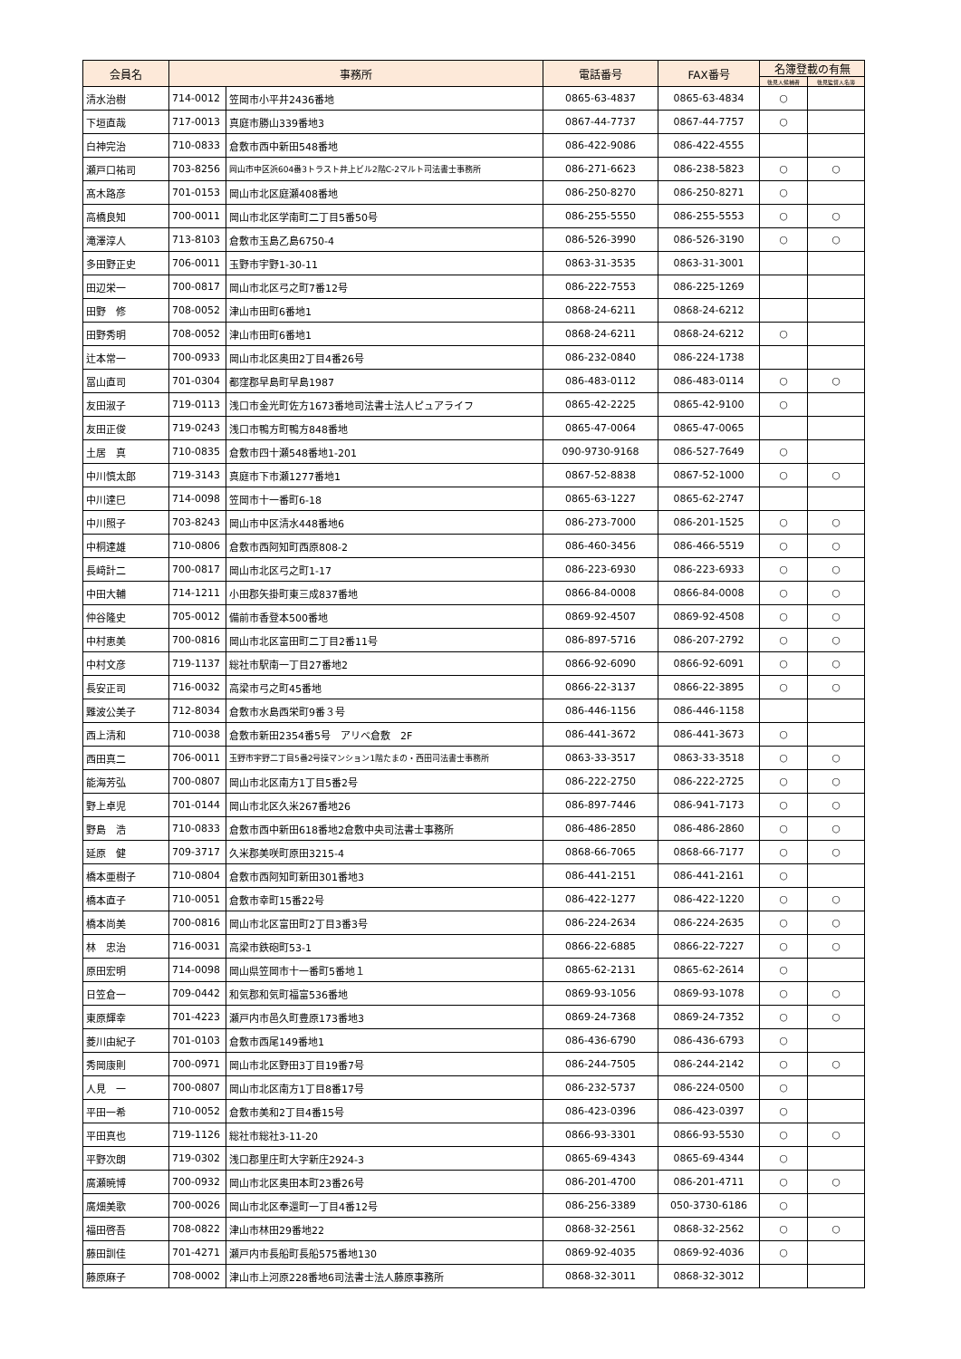| 会員名 | 事務所 | | 電話番号 | FAX番号 | 名簿登載の有無 | |
| --- | --- | --- | --- | --- | --- | --- |
| | | | | | 後見人候補者 | 後見監督人名簿 |
| 清水治樹 | 714-0012 | 笠岡市小平井2436番地 | 0865-63-4837 | 0865-63-4834 | ○ | |
| 下垣直哉 | 717-0013 | 真庭市勝山339番地3 | 0867-44-7737 | 0867-44-7757 | ○ | |
| 白神完治 | 710-0833 | 倉敷市西中新田548番地 | 086-422-9086 | 086-422-4555 | | |
| 瀬戸口祐司 | 703-8256 | 岡山市中区浜604番3トラスト井上ビル2階C-2マルト司法書士事務所 | 086-271-6623 | 086-238-5823 | ○ | ○ |
| 髙木路彦 | 701-0153 | 岡山市北区庭瀬408番地 | 086-250-8270 | 086-250-8271 | ○ | |
| 高橋良知 | 700-0011 | 岡山市北区学南町二丁目5番50号 | 086-255-5550 | 086-255-5553 | ○ | ○ |
| 滝澤淳人 | 713-8103 | 倉敷市玉島乙島6750-4 | 086-526-3990 | 086-526-3190 | ○ | ○ |
| 多田野正史 | 706-0011 | 玉野市宇野1-30-11 | 0863-31-3535 | 0863-31-3001 | | |
| 田辺栄一 | 700-0817 | 岡山市北区弓之町7番12号 | 086-222-7553 | 086-225-1269 | | |
| 田野 修 | 708-0052 | 津山市田町6番地1 | 0868-24-6211 | 0868-24-6212 | | |
| 田野秀明 | 708-0052 | 津山市田町6番地1 | 0868-24-6211 | 0868-24-6212 | ○ | |
| 辻本常一 | 700-0933 | 岡山市北区奥田2丁目4番26号 | 086-232-0840 | 086-224-1738 | | |
| 冨山直司 | 701-0304 | 都窪郡早島町早島1987 | 086-483-0112 | 086-483-0114 | ○ | ○ |
| 友田淑子 | 719-0113 | 浅口市金光町佐方1673番地司法書士法人ピュアライフ | 0865-42-2225 | 0865-42-9100 | ○ | |
| 友田正俊 | 719-0243 | 浅口市鴨方町鴨方848番地 | 0865-47-0064 | 0865-47-0065 | | |
| 土居 真 | 710-0835 | 倉敷市四十瀬548番地1-201 | 090-9730-9168 | 086-527-7649 | ○ | |
| 中川慎太郎 | 719-3143 | 真庭市下市瀬1277番地1 | 0867-52-8838 | 0867-52-1000 | ○ | ○ |
| 中川達巳 | 714-0098 | 笠岡市十一番町6-18 | 0865-63-1227 | 0865-62-2747 | | |
| 中川照子 | 703-8243 | 岡山市中区清水448番地6 | 086-273-7000 | 086-201-1525 | ○ | ○ |
| 中桐達雄 | 710-0806 | 倉敷市西阿知町西原808-2 | 086-460-3456 | 086-466-5519 | ○ | ○ |
| 長﨑計二 | 700-0817 | 岡山市北区弓之町1-17 | 086-223-6930 | 086-223-6933 | ○ | ○ |
| 中田大輔 | 714-1211 | 小田郡矢掛町東三成837番地 | 0866-84-0008 | 0866-84-0008 | ○ | ○ |
| 仲谷隆史 | 705-0012 | 備前市香登本500番地 | 0869-92-4507 | 0869-92-4508 | ○ | ○ |
| 中村恵美 | 700-0816 | 岡山市北区富田町二丁目2番11号 | 086-897-5716 | 086-207-2792 | ○ | ○ |
| 中村文彦 | 719-1137 | 総社市駅南一丁目27番地2 | 0866-92-6090 | 0866-92-6091 | ○ | ○ |
| 長安正司 | 716-0032 | 高梁市弓之町45番地 | 0866-22-3137 | 0866-22-3895 | ○ | ○ |
| 難波公美子 | 712-8034 | 倉敷市水島西栄町9番３号 | 086-446-1156 | 086-446-1158 | | |
| 西上清和 | 710-0038 | 倉敷市新田2354番5号 アリベ倉敷 2F | 086-441-3672 | 086-441-3673 | ○ | |
| 西田真二 | 706-0011 | 玉野市宇野二丁目5番2号操マンション1階たまの・西田司法書士事務所 | 0863-33-3517 | 0863-33-3518 | ○ | ○ |
| 能海芳弘 | 700-0807 | 岡山市北区南方1丁目5番2号 | 086-222-2750 | 086-222-2725 | ○ | ○ |
| 野上卓児 | 701-0144 | 岡山市北区久米267番地26 | 086-897-7446 | 086-941-7173 | ○ | ○ |
| 野島 浩 | 710-0833 | 倉敷市西中新田618番地2倉敷中央司法書士事務所 | 086-486-2850 | 086-486-2860 | ○ | ○ |
| 延原 健 | 709-3717 | 久米郡美咲町原田3215-4 | 0868-66-7065 | 0868-66-7177 | ○ | ○ |
| 橋本亜樹子 | 710-0804 | 倉敷市西阿知町新田301番地3 | 086-441-2151 | 086-441-2161 | ○ | |
| 橋本直子 | 710-0051 | 倉敷市幸町15番22号 | 086-422-1277 | 086-422-1220 | ○ | ○ |
| 橋本尚美 | 700-0816 | 岡山市北区富田町2丁目3番3号 | 086-224-2634 | 086-224-2635 | ○ | ○ |
| 林 忠治 | 716-0031 | 高梁市鉄砲町53-1 | 0866-22-6885 | 0866-22-7227 | ○ | ○ |
| 原田宏明 | 714-0098 | 岡山県笠岡市十一番町5番地１ | 0865-62-2131 | 0865-62-2614 | ○ | |
| 日笠倉一 | 709-0442 | 和気郡和気町福富536番地 | 0869-93-1056 | 0869-93-1078 | ○ | ○ |
| 東原輝幸 | 701-4223 | 瀬戸内市邑久町豊原173番地3 | 0869-24-7368 | 0869-24-7352 | ○ | ○ |
| 菱川由紀子 | 701-0103 | 倉敷市西尾149番地1 | 086-436-6790 | 086-436-6793 | ○ | |
| 秀岡康則 | 700-0971 | 岡山市北区野田3丁目19番7号 | 086-244-7505 | 086-244-2142 | ○ | ○ |
| 人見 一 | 700-0807 | 岡山市北区南方1丁目8番17号 | 086-232-5737 | 086-224-0500 | ○ | |
| 平田一希 | 710-0052 | 倉敷市美和2丁目4番15号 | 086-423-0396 | 086-423-0397 | ○ | |
| 平田真也 | 719-1126 | 総社市総社3-11-20 | 0866-93-3301 | 0866-93-5530 | ○ | ○ |
| 平野次朗 | 719-0302 | 浅口郡里庄町大字新庄2924-3 | 0865-69-4343 | 0865-69-4344 | ○ | |
| 廣瀬暁博 | 700-0932 | 岡山市北区奥田本町23番26号 | 086-201-4700 | 086-201-4711 | ○ | ○ |
| 廣畑美歌 | 700-0026 | 岡山市北区奉還町一丁目4番12号 | 086-256-3389 | 050-3730-6186 | ○ | |
| 福田啓吾 | 708-0822 | 津山市林田29番地22 | 0868-32-2561 | 0868-32-2562 | ○ | ○ |
| 藤田訓佳 | 701-4271 | 瀬戸内市長船町長船575番地130 | 0869-92-4035 | 0869-92-4036 | ○ | |
| 藤原麻子 | 708-0002 | 津山市上河原228番地6司法書士法人藤原事務所 | 0868-32-3011 | 0868-32-3012 | | |